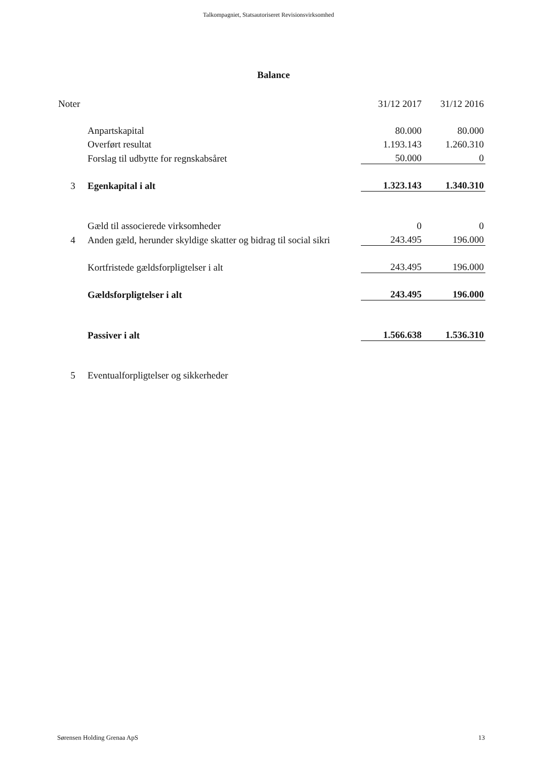Talkompagniet, Statsautoriseret Revisionsvirksomhed
Balance
| Noter | | 31/12 2017 | 31/12 2016 |
| | Anpartskapital | 80.000 | 80.000 |
| | Overført resultat | 1.193.143 | 1.260.310 |
| | Forslag til udbytte for regnskabsåret | 50.000 | 0 |
| 3 | Egenkapital i alt | 1.323.143 | 1.340.310 |
| | Gæld til associerede virksomheder | 0 | 0 |
| 4 | Anden gæld, herunder skyldige skatter og bidrag til social sikri | 243.495 | 196.000 |
| | Kortfristede gældsforpligtelser i alt | 243.495 | 196.000 |
| | Gældsforpligtelser i alt | 243.495 | 196.000 |
| | Passiver i alt | 1.566.638 | 1.536.310 |
| 5 | Eventualforpligtelser og sikkerheder | | |
Sørensen Holding Grenaa ApS 13